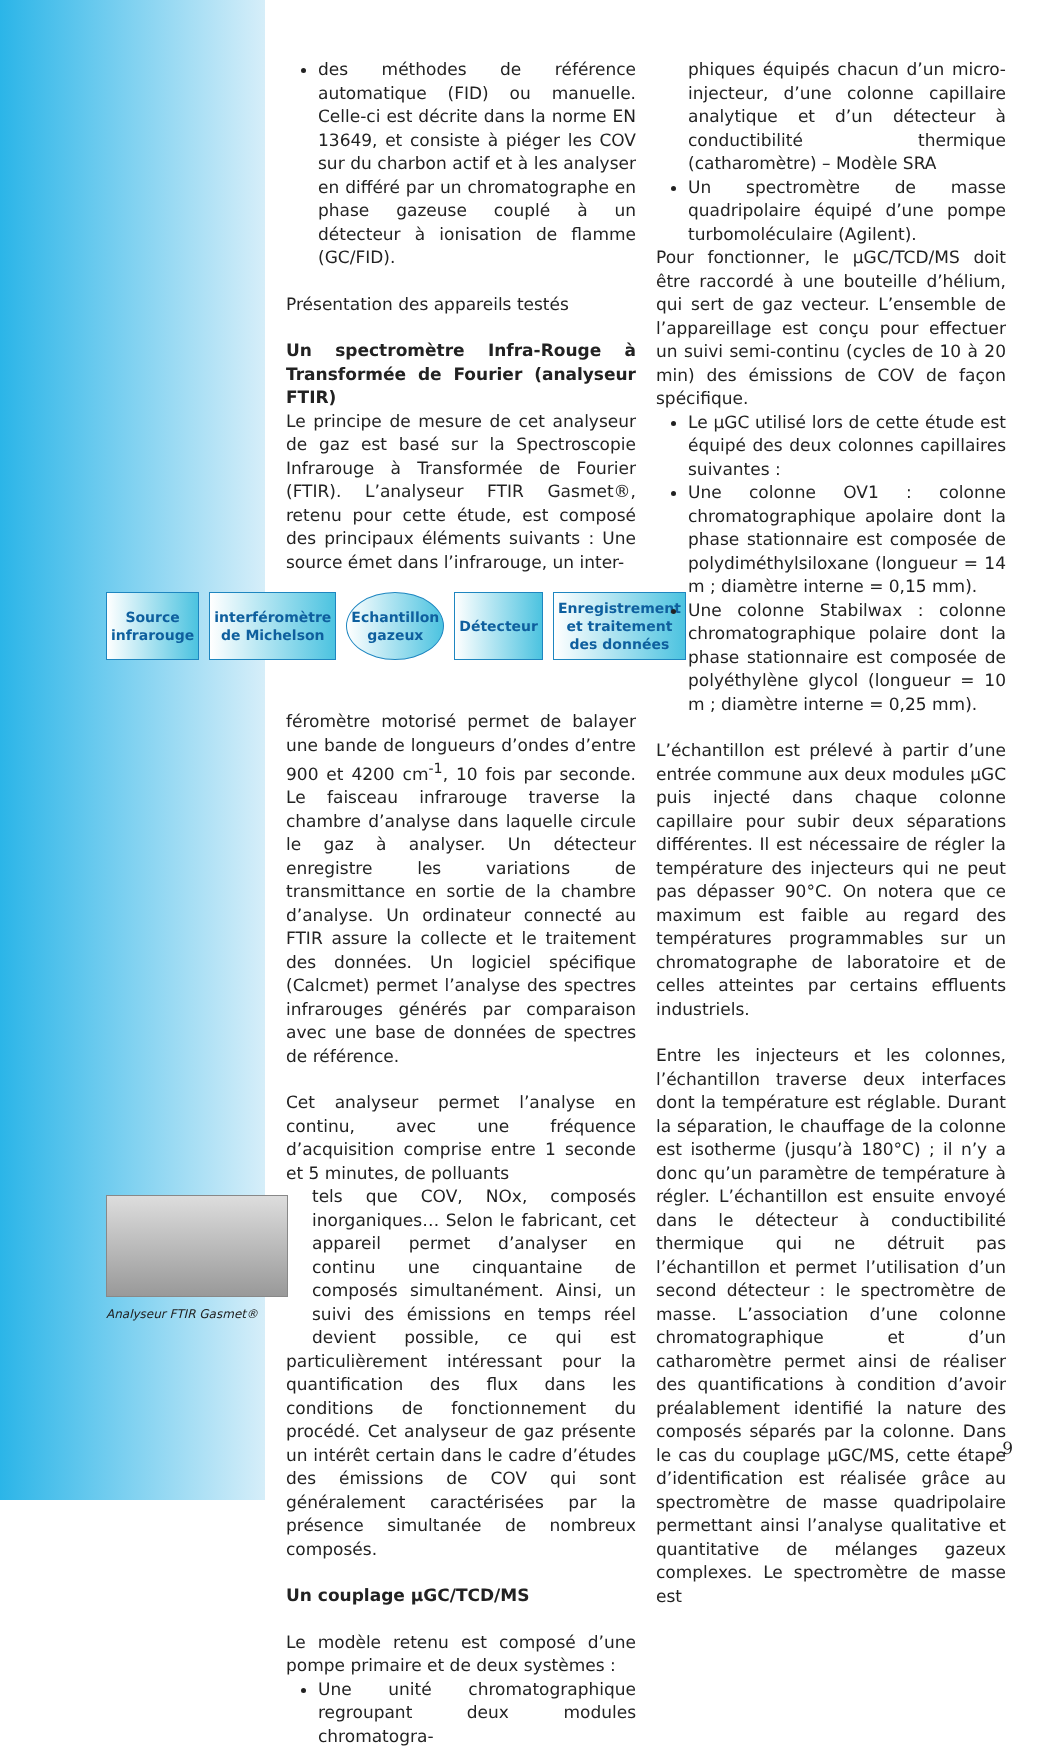des méthodes de référence automatique (FID) ou manuelle. Celle-ci est décrite dans la norme EN 13649, et consiste à piéger les COV sur du charbon actif et à les analyser en différé par un chromatographe en phase gazeuse couplé à un détecteur à ionisation de flamme (GC/FID).
Présentation des appareils testés
Un spectromètre Infra-Rouge à Transformée de Fourier (analyseur FTIR)
Le principe de mesure de cet analyseur de gaz est basé sur la Spectroscopie Infrarouge à Transformée de Fourier (FTIR). L’analyseur FTIR Gasmet®, retenu pour cette étude, est composé des principaux éléments suivants : Une source émet dans l’infrarouge, un inter-
Source infrarouge interféromètre de Michelson Echantillon gazeux Détecteur Enregistrement et traitement des données
féromètre motorisé permet de balayer une bande de longueurs d’ondes d’entre 900 et 4200 cm<sup>-1</sup>, 10 fois par seconde. Le faisceau infrarouge traverse la chambre d’analyse dans laquelle circule le gaz à analyser. Un détecteur enregistre les variations de transmittance en sortie de la chambre d’analyse. Un ordinateur connecté au FTIR assure la collecte et le traitement des données. Un logiciel spécifique (Calcmet) permet l’analyse des spectres infrarouges générés par comparaison avec une base de données de spectres de référence.
Cet analyseur permet l’analyse en continu, avec une fréquence d’acquisition comprise entre 1 seconde et 5 minutes, de polluants
Analyseur FTIR Gasmet®
tels que COV, NOx, composés inorganiques… Selon le fabricant, cet appareil permet d’analyser en continu une cinquantaine de composés simultanément. Ainsi, un suivi des émissions en temps réel devient possible, ce qui est particulièrement intéressant pour la quantification des flux dans les conditions de fonctionnement du procédé. Cet analyseur de gaz présente un intérêt certain dans le cadre d’études des émissions de COV qui sont généralement caractérisées par la présence simultanée de nombreux composés.
Un couplage µGC/TCD/MS
Le modèle retenu est composé d’une pompe primaire et de deux systèmes :
Une unité chromatographique regroupant deux modules chromatogra-
phiques équipés chacun d’un micro-injecteur, d’une colonne capillaire analytique et d’un détecteur à conductibilité thermique (catharomètre) – Modèle SRA
Un spectromètre de masse quadripolaire équipé d’une pompe turbomoléculaire (Agilent).
Pour fonctionner, le µGC/TCD/MS doit être raccordé à une bouteille d’hélium, qui sert de gaz vecteur. L’ensemble de l’appareillage est conçu pour effectuer un suivi semi-continu (cycles de 10 à 20 min) des émissions de COV de façon spécifique.
Le µGC utilisé lors de cette étude est équipé des deux colonnes capillaires suivantes :
Une colonne OV1 : colonne chromatographique apolaire dont la phase stationnaire est composée de polydiméthylsiloxane (longueur = 14 m ; diamètre interne = 0,15 mm).
Une colonne Stabilwax : colonne chromatographique polaire dont la phase stationnaire est composée de polyéthylène glycol (longueur = 10 m ; diamètre interne = 0,25 mm).
L’échantillon est prélevé à partir d’une entrée commune aux deux modules µGC puis injecté dans chaque colonne capillaire pour subir deux séparations différentes. Il est nécessaire de régler la température des injecteurs qui ne peut pas dépasser 90°C. On notera que ce maximum est faible au regard des températures programmables sur un chromatographe de laboratoire et de celles atteintes par certains effluents industriels.
Entre les injecteurs et les colonnes, l’échantillon traverse deux interfaces dont la température est réglable. Durant la séparation, le chauffage de la colonne est isotherme (jusqu’à 180°C) ; il n’y a donc qu’un paramètre de température à régler. L’échantillon est ensuite envoyé dans le détecteur à conductibilité thermique qui ne détruit pas l’échantillon et permet l’utilisation d’un second détecteur : le spectromètre de masse. L’association d’une colonne chromatographique et d’un catharomètre permet ainsi de réaliser des quantifications à condition d’avoir préalablement identifié la nature des composés séparés par la colonne. Dans le cas du couplage µGC/MS, cette étape d’identification est réalisée grâce au spectromètre de masse quadripolaire permettant ainsi l’analyse qualitative et quantitative de mélanges gazeux complexes. Le spectromètre de masse est
9